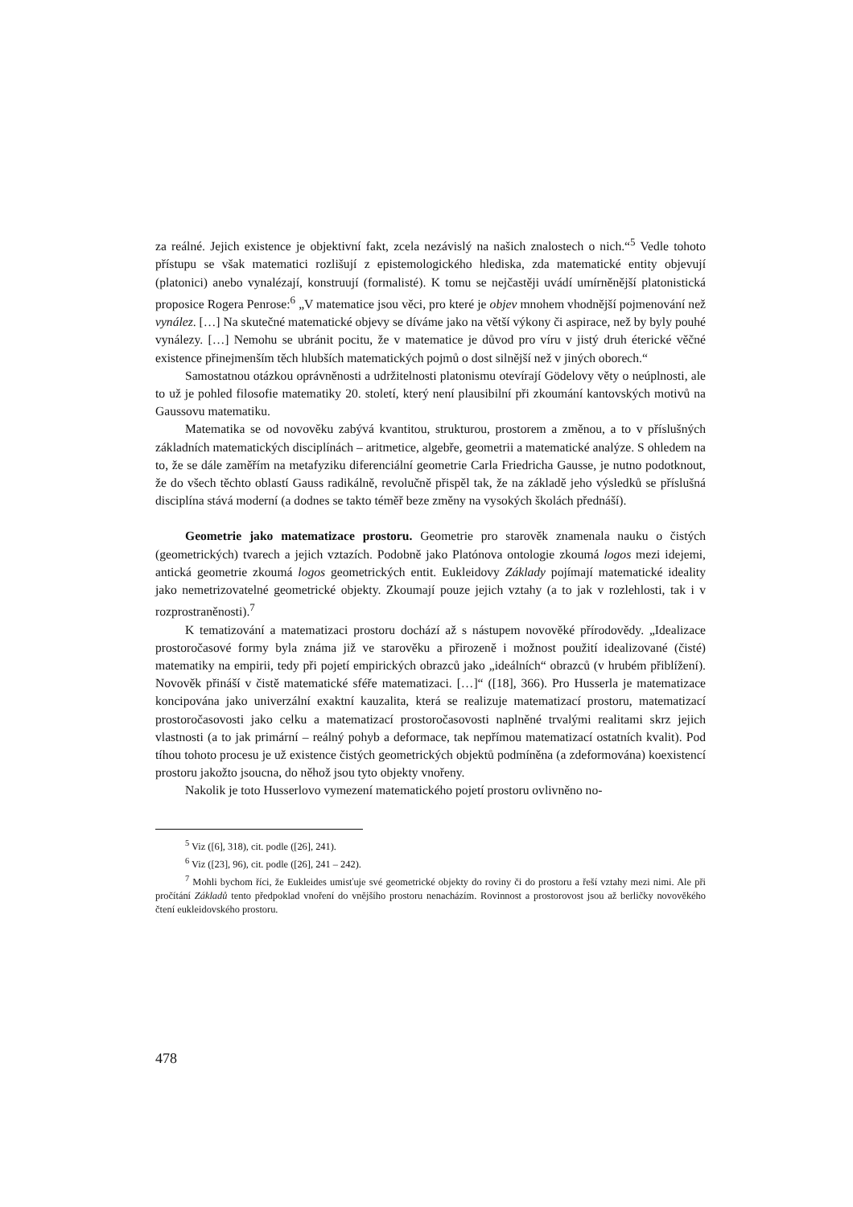za reálné. Jejich existence je objektivní fakt, zcela nezávislý na našich znalostech o nich.“<sup>5</sup> Vedle tohoto přístupu se však matematici rozlišují z epistemologického hlediska, zda matematické entity objevují (platonici) anebo vynalézají, konstruují (formalisté). K tomu se nejčastěji uvádí umírněnější platonistická proposice Rogera Penrose:<sup>6</sup> „V matematice jsou věci, pro které je objev mnohem vhodnější pojmenování než vynález. […] Na skutečné matematické objevy se díváme jako na větší výkony či aspirace, než by byly pouhé vynálezy. […] Nemohu se ubránit pocitu, že v matematice je důvod pro víru v jistý druh éterické věčné existence přinejmenším těch hlubších matematických pojmů o dost silnější než v jiných oborech.“
Samostatnou otázkou oprávněnosti a udržitelnosti platonismu otevírají Gödelovy věty o neúplnosti, ale to už je pohled filosofie matematiky 20. století, který není plausibilní při zkoumání kantovských motivů na Gaussovu matematiku.
Matematika se od novověku zabývá kvantitou, strukturou, prostorem a změnou, a to v příslušných základních matematických disciplínách – aritmetice, algebře, geometrii a matematické analýze. S ohledem na to, že se dále zaměřím na metafyziku diferenciální geometrie Carla Friedricha Gausse, je nutno podotknout, že do všech těchto oblastí Gauss radikálně, revolučně přispěl tak, že na základě jeho výsledků se příslušná disciplína stává moderní (a dodnes se takto téměř beze změny na vysokých školách přednáší).
Geometrie jako matematizace prostoru. Geometrie pro starověk znamenala nauku o čistých (geometrických) tvarech a jejich vztazích. Podobně jako Platónova ontologie zkoumá logos mezi idejemi, antická geometrie zkoumá logos geometrických entit. Eukleidovy Základy pojímají matematické ideality jako nemetrizovatelné geometrické objekty. Zkoumají pouze jejich vztahy (a to jak v rozlehlosti, tak i v rozprostraněnosti).<sup>7</sup>
K tematizování a matematizaci prostoru dochází až s nástupem novověké přírodovědy. „Idealizace prostoročasové formy byla známa již ve starověku a přirozeně i možnost použití idealizované (čisté) matematiky na empirii, tedy při pojetí empirických obrazců jako „ideálních“ obrazců (v hrubém přiblížení). Novověk přináší v čistě matematické sféře matematizaci. […]“ ([18], 366). Pro Husserla je matematizace koncipována jako univerzální exaktní kauzalita, která se realizuje matematizací prostoru, matematizací prostoročasovosti jako celku a matematizací prostoročasovosti naplněné trvalými realitami skrz jejich vlastnosti (a to jak primární – reálný pohyb a deformace, tak nepřímou matematizací ostatních kvalit). Pod tíhou tohoto procesu je už existence čistých geometrických objektů podmíněna (a zdeformována) koexistencí prostoru jakožto jsoucna, do něhož jsou tyto objekty vnořeny.
Nakolik je toto Husserlovo vymezení matematického pojetí prostoru ovlivněno no-
<sup>5</sup> Viz ([6], 318), cit. podle ([26], 241).
<sup>6</sup> Viz ([23], 96), cit. podle ([26], 241 – 242).
<sup>7</sup> Mohli bychom říci, že Eukleides umisťuje své geometrické objekty do roviny či do prostoru a řeší vztahy mezi nimi. Ale při pročítání Základů tento předpoklad vnoření do vnějšího prostoru nenacházím. Rovinnost a prostorovost jsou až berličky novověkého čtení eukleidovského prostoru.
478